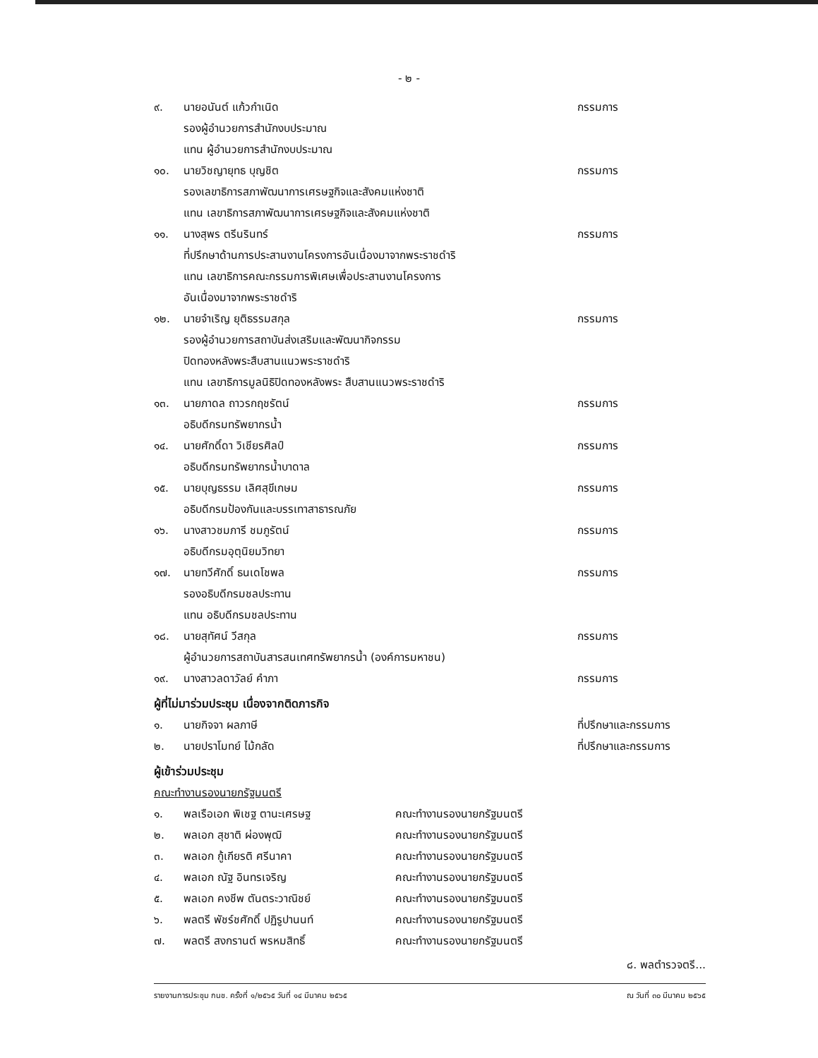- ๒ -
๙. นายอนันต์ แก้วกำเนิด กรรมการ
รองผู้อำนวยการสำนักงบประมาณ
แทน ผู้อำนวยการสำนักงบประมาณ
๑๐. นายวิชญายุทธ บุญชิต กรรมการ
รองเลขาธิการสภาพัฒนาการเศรษฐกิจและสังคมแห่งชาติ
แทน เลขาธิการสภาพัฒนาการเศรษฐกิจและสังคมแห่งชาติ
๑๑. นางสุพร ตรีนรินทร์ กรรมการ
ที่ปรึกษาด้านการประสานงานโครงการอันเนื่องมาจากพระราชดำริ
แทน เลขาธิการคณะกรรมการพิเศษเพื่อประสานงานโครงการ
อันเนื่องมาจากพระราชดำริ
๑๒. นายจำเริญ ยุติธรรมสกุล กรรมการ
รองผู้อำนวยการสถาบันส่งเสริมและพัฒนากิจกรรม
ปิดทองหลังพระสืบสานแนวพระราชดำริ
แทน เลขาธิการมูลนิธิปิดทองหลังพระ สืบสานแนวพระราชดำริ
๑๓. นายภาดล ถาวรกฤชรัตน์ กรรมการ
อธิบดีกรมทรัพยากรน้ำ
๑๔. นายศักดิ์ดา วิเชียรศิลป์ กรรมการ
อธิบดีกรมทรัพยากรน้ำบาดาล
๑๕. นายบุญธรรม เลิศสุขีเกษม กรรมการ
อธิบดีกรมป้องกันและบรรเทาสาธารณภัย
๑๖. นางสาวชมภารี ชมภูรัตน์ กรรมการ
อธิบดีกรมอุตุนิยมวิทยา
๑๗. นายทวีศักดิ์ ธนเดโชพล กรรมการ
รองอธิบดีกรมชลประทาน
แทน อธิบดีกรมชลประทาน
๑๘. นายสุทัศน์ วีสกุล กรรมการ
ผู้อำนวยการสถาบันสารสนเทศทรัพยากรน้ำ (องค์การมหาชน)
๑๙. นางสาวลดาวัลย์ คำภา กรรมการ
ผู้ที่ไม่มาร่วมประชุม เนื่องจากติดภารกิจ
๑. นายกิจจา ผลภาษี ที่ปรึกษาและกรรมการ
๒. นายปราโมทย์ ไม้กลัด ที่ปรึกษาและกรรมการ
ผู้เข้าร่วมประชุม
คณะทำงานรองนายกรัฐมนตรี
๑. พลเรือเอก พิเชฐ ตานะเศรษฐ คณะทำงานรองนายกรัฐมนตรี
๒. พลเอก สุชาติ ผ่องพุฒิ คณะทำงานรองนายกรัฐมนตรี
๓. พลเอก กู้เกียรติ ศรีนาคา คณะทำงานรองนายกรัฐมนตรี
๔. พลเอก ณัฐ อินทรเจริญ คณะทำงานรองนายกรัฐมนตรี
๕. พลเอก คงชีพ ตันตระวาณิชย์ คณะทำงานรองนายกรัฐมนตรี
๖. พลตรี พัชร์ชศักดิ์ ปฏิรูปานนท์ คณะทำงานรองนายกรัฐมนตรี
๗. พลตรี สงกรานต์ พรหมสิทธิ์ คณะทำงานรองนายกรัฐมนตรี
๘. พลตำรวจตรี...
รายงานการประชุม กนช. ครั้งที่ ๑/๒๕๖๕ วันที่ ๑๔ มีนาคม ๒๕๖๕ ณ วันที่ ๓๐ มีนาคม ๒๕๖๕